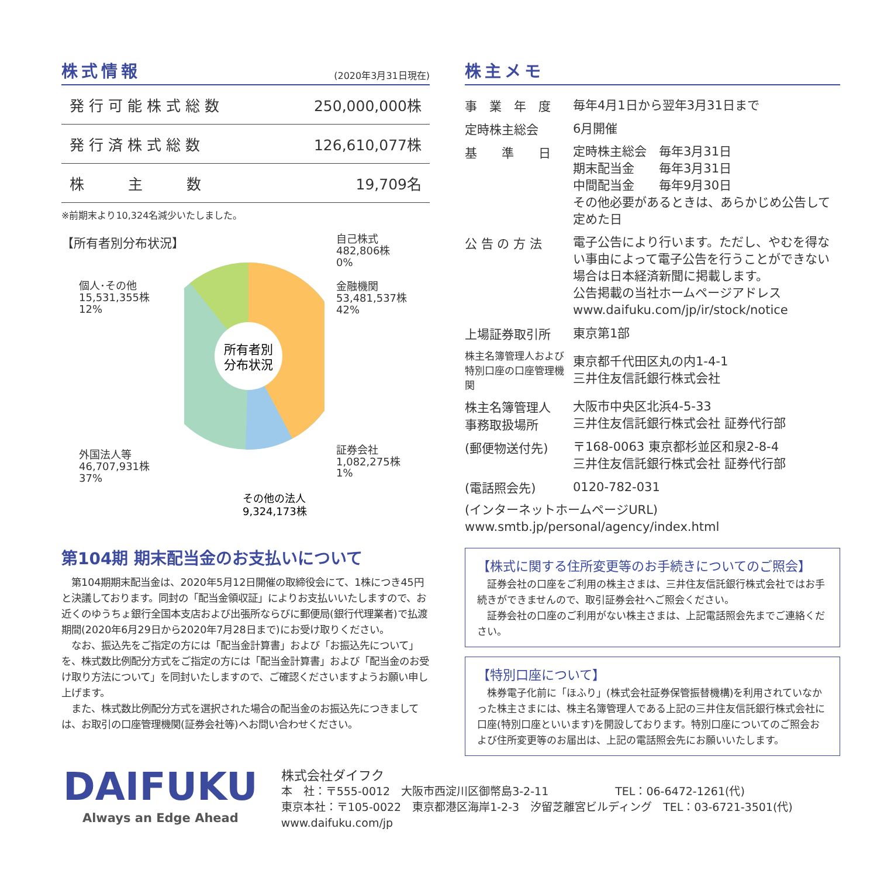株式情報
(2020年3月31日現在)
| 発 行 可 能 株 式 総 数 | 250,000,000株 |
| 発 行 済 株 式 総 数 | 126,610,077株 |
| 株 主 数 | 19,709名 |
※前期末より10,324名減少いたしました。
【所有者別分布状況】
個人･その他
15,531,355株
12%
外国法人等
46,707,931株
37%
所有者別
分布状況
その他の法人
9,324,173株
自己株式
482,806株
0%
金融機関
53,481,537株
42%
証券会社
1,082,275株
1%
第104期 期末配当金のお支払いについて
　第104期期末配当金は、2020年5月12日開催の取締役会にて、1株につき45円と決議しております。同封の「配当金領収証」によりお支払いいたしますので、お近くのゆうちょ銀行全国本支店および出張所ならびに郵便局(銀行代理業者)で払渡期間(2020年6月29日から2020年7月28日まで)にお受け取りください。
　なお、振込先をご指定の方には「配当金計算書」および「お振込先について」を、株式数比例配分方式をご指定の方には「配当金計算書」および「配当金のお受け取り方法について」を同封いたしますので、ご確認くださいますようお願い申し上げます。
　また、株式数比例配分方式を選択された場合の配当金のお振込先につきましては、お取引の口座管理機関(証券会社等)へお問い合わせください。
株主メモ
| 事 業 年 度 | 毎年4月1日から翌年3月31日まで |
| 定時株主総会 | 6月開催 |
| 基 準 日 | 定時株主総会 毎年3月31日 期末配当金 毎年3月31日 中間配当金 毎年9月30日 その他必要があるときは、あらかじめ公告して定めた日 |
| 公 告 の 方 法 | 電子公告により行います。ただし、やむを得ない事由によって電子公告を行うことができない場合は日本経済新聞に掲載します。 公告掲載の当社ホームページアドレス www.daifuku.com/jp/ir/stock/notice |
| 上場証券取引所 | 東京第1部 |
| 株主名簿管理人および 特別口座の口座管理機関 | 東京都千代田区丸の内1-4-1 三井住友信託銀行株式会社 |
| 株主名簿管理人 事務取扱場所 | 大阪市中央区北浜4-5-33 三井住友信託銀行株式会社 証券代行部 |
| (郵便物送付先) | 〒168-0063 東京都杉並区和泉2-8-4 三井住友信託銀行株式会社 証券代行部 |
| (電話照会先) | 0120-782-031 |
| (インターネットホームページURL) www.smtb.jp/personal/agency/index.html | |
【株式に関する住所変更等のお手続きについてのご照会】
　証券会社の口座をご利用の株主さまは、三井住友信託銀行株式会社ではお手続きができませんので、取引証券会社へご照会ください。
　証券会社の口座のご利用がない株主さまは、上記電話照会先までご連絡ください。
【特別口座について】
　株券電子化前に「ほふり」(株式会社証券保管振替機構)を利用されていなかった株主さまには、株主名簿管理人である上記の三井住友信託銀行株式会社に口座(特別口座といいます)を開設しております。特別口座についてのご照会および住所変更等のお届出は、上記の電話照会先にお願いいたします。
DAIFUKU
Always an Edge Ahead
株式会社ダイフク
本　社：〒555-0012　大阪市西淀川区御幣島3-2-11　　　　　　TEL：06-6472-1261(代)
東京本社：〒105-0022　東京都港区海岸1-2-3　汐留芝離宮ビルディング　TEL：03-6721-3501(代)
www.daifuku.com/jp